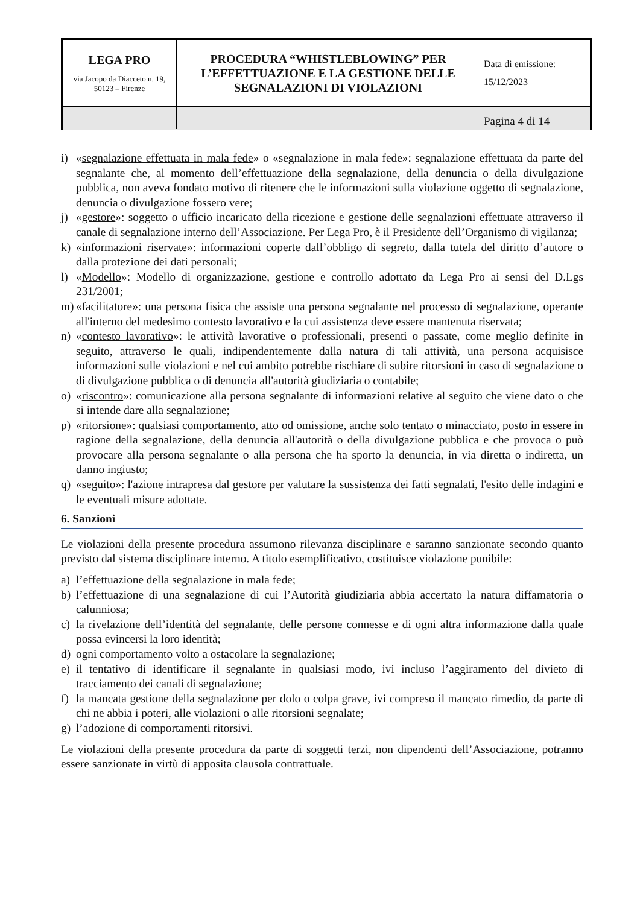| LEGA PRO via Jacopo da Diacceto n. 19, 50123 – Firenze | PROCEDURA “WHISTLEBLOWING” PER L’EFFETTUAZIONE E LA GESTIONE DELLE SEGNALAZIONI DI VIOLAZIONI | Data di emissione: 15/12/2023 |
| | | Pagina 4 di 14 |
i) «segnalazione effettuata in mala fede» o «segnalazione in mala fede»: segnalazione effettuata da parte del segnalante che, al momento dell’effettuazione della segnalazione, della denuncia o della divulgazione pubblica, non aveva fondato motivo di ritenere che le informazioni sulla violazione oggetto di segnalazione, denuncia o divulgazione fossero vere;
j) «gestore»: soggetto o ufficio incaricato della ricezione e gestione delle segnalazioni effettuate attraverso il canale di segnalazione interno dell’Associazione. Per Lega Pro, è il Presidente dell’Organismo di vigilanza;
k) «informazioni riservate»: informazioni coperte dall’obbligo di segreto, dalla tutela del diritto d’autore o dalla protezione dei dati personali;
l) «Modello»: Modello di organizzazione, gestione e controllo adottato da Lega Pro ai sensi del D.Lgs 231/2001;
m) «facilitatore»: una persona fisica che assiste una persona segnalante nel processo di segnalazione, operante all'interno del medesimo contesto lavorativo e la cui assistenza deve essere mantenuta riservata;
n) «contesto lavorativo»: le attività lavorative o professionali, presenti o passate, come meglio definite in seguito, attraverso le quali, indipendentemente dalla natura di tali attività, una persona acquisisce informazioni sulle violazioni e nel cui ambito potrebbe rischiare di subire ritorsioni in caso di segnalazione o di divulgazione pubblica o di denuncia all'autorità giudiziaria o contabile;
o) «riscontro»: comunicazione alla persona segnalante di informazioni relative al seguito che viene dato o che si intende dare alla segnalazione;
p) «ritorsione»: qualsiasi comportamento, atto od omissione, anche solo tentato o minacciato, posto in essere in ragione della segnalazione, della denuncia all'autorità o della divulgazione pubblica e che provoca o può provocare alla persona segnalante o alla persona che ha sporto la denuncia, in via diretta o indiretta, un danno ingiusto;
q) «seguito»: l'azione intrapresa dal gestore per valutare la sussistenza dei fatti segnalati, l'esito delle indagini e le eventuali misure adottate.
6. Sanzioni
Le violazioni della presente procedura assumono rilevanza disciplinare e saranno sanzionate secondo quanto previsto dal sistema disciplinare interno. A titolo esemplificativo, costituisce violazione punibile:
a) l’effettuazione della segnalazione in mala fede;
b) l’effettuazione di una segnalazione di cui l’Autorità giudiziaria abbia accertato la natura diffamatoria o calunniosa;
c) la rivelazione dell’identità del segnalante, delle persone connesse e di ogni altra informazione dalla quale possa evincersi la loro identità;
d) ogni comportamento volto a ostacolare la segnalazione;
e) il tentativo di identificare il segnalante in qualsiasi modo, ivi incluso l’aggiramento del divieto di tracciamento dei canali di segnalazione;
f) la mancata gestione della segnalazione per dolo o colpa grave, ivi compreso il mancato rimedio, da parte di chi ne abbia i poteri, alle violazioni o alle ritorsioni segnalate;
g) l’adozione di comportamenti ritorsivi.
Le violazioni della presente procedura da parte di soggetti terzi, non dipendenti dell’Associazione, potranno essere sanzionate in virtù di apposita clausola contrattuale.